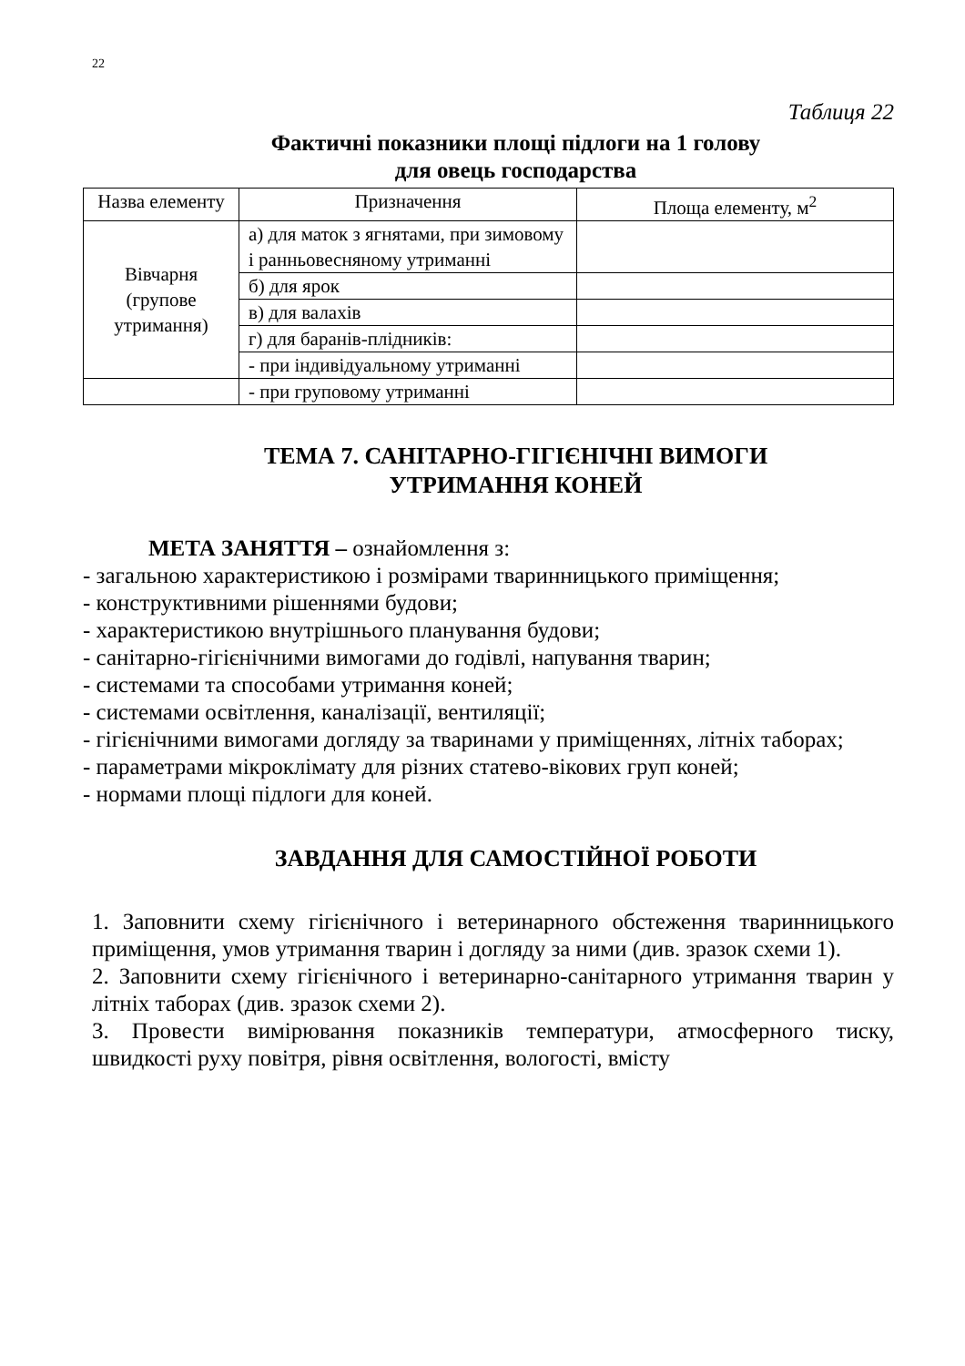22
Таблиця 22
Фактичні показники площі підлоги на 1 голову
для овець господарства
| Назва елементу | Призначення | Площа елементу, м<sup>2</sup> |
| Вівчарня (групове утримання) | а) для маток з ягнятами, при зимовому і ранньовесняному утриманні | |
| | б) для ярок | |
| | в) для валахів | |
| | г) для баранів-плідників: | |
| | - при індивідуальному утриманні | |
| | - при груповому утриманні | |
ТЕМА 7. САНІТАРНО-ГІГІЄНІЧНІ ВИМОГИ
УТРИМАННЯ КОНЕЙ
МЕТА ЗАНЯТТЯ – ознайомлення з:
- загальною характеристикою і розмірами тваринницького приміщення;
- конструктивними рішеннями будови;
- характеристикою внутрішнього планування будови;
- санітарно-гігієнічними вимогами до годівлі, напування тварин;
- системами та способами утримання коней;
- системами освітлення, каналізації, вентиляції;
- гігієнічними вимогами догляду за тваринами у приміщеннях, літніх таборах;
- параметрами мікроклімату для різних статево-вікових груп коней;
- нормами площі підлоги для коней.
ЗАВДАННЯ ДЛЯ САМОСТІЙНОЇ РОБОТИ
1. Заповнити схему гігієнічного і ветеринарного обстеження тваринницького приміщення, умов утримання тварин і догляду за ними (див. зразок схеми 1).
2. Заповнити схему гігієнічного і ветеринарно-санітарного утримання тварин у літніх таборах (див. зразок схеми 2).
3. Провести вимірювання показників температури, атмосферного тиску, швидкості руху повітря, рівня освітлення, вологості, вмісту